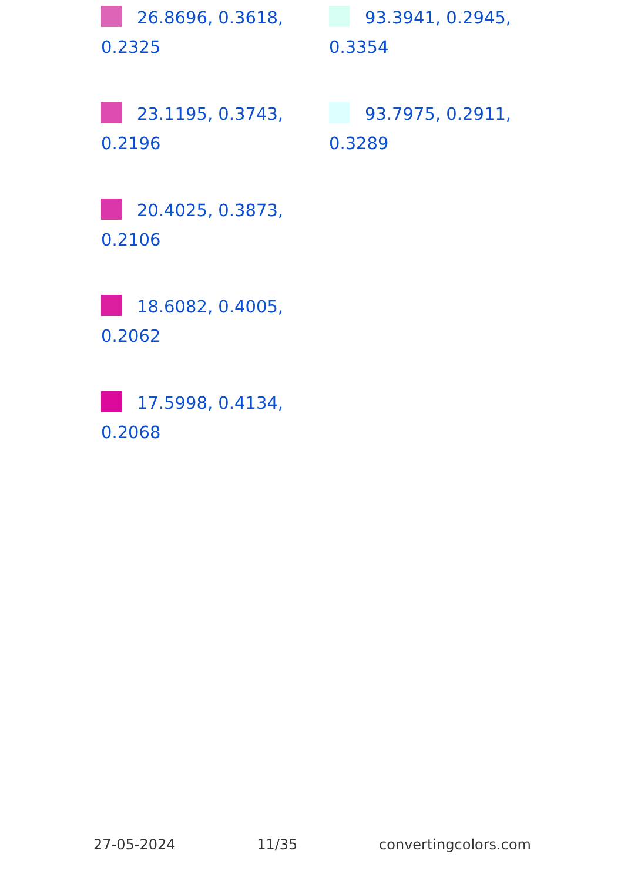26.8696, 0.3618, 0.2325
23.1195, 0.3743, 0.2196
20.4025, 0.3873, 0.2106
18.6082, 0.4005, 0.2062
17.5998, 0.4134, 0.2068
93.3941, 0.2945, 0.3354
93.7975, 0.2911, 0.3289
27-05-2024 11/35 convertingcolors.com